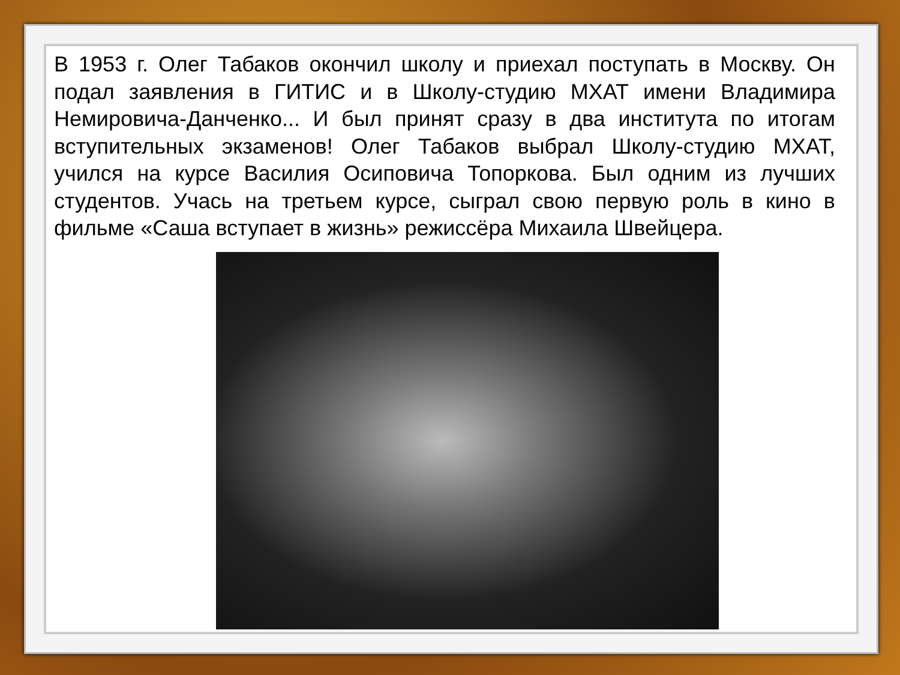В 1953 г. Олег Табаков окончил школу и приехал поступать в Москву. Он подал заявления в ГИТИС и в Школу-студию МХАТ имени Владимира Немировича-Данченко... И был принят сразу в два института по итогам вступительных экзаменов! Олег Табаков выбрал Школу-студию МХАТ, учился на курсе Василия Осиповича Топоркова. Был одним из лучших студентов. Учась на третьем курсе, сыграл свою первую роль в кино в фильме «Саша вступает в жизнь» режиссёра Михаила Швейцера.